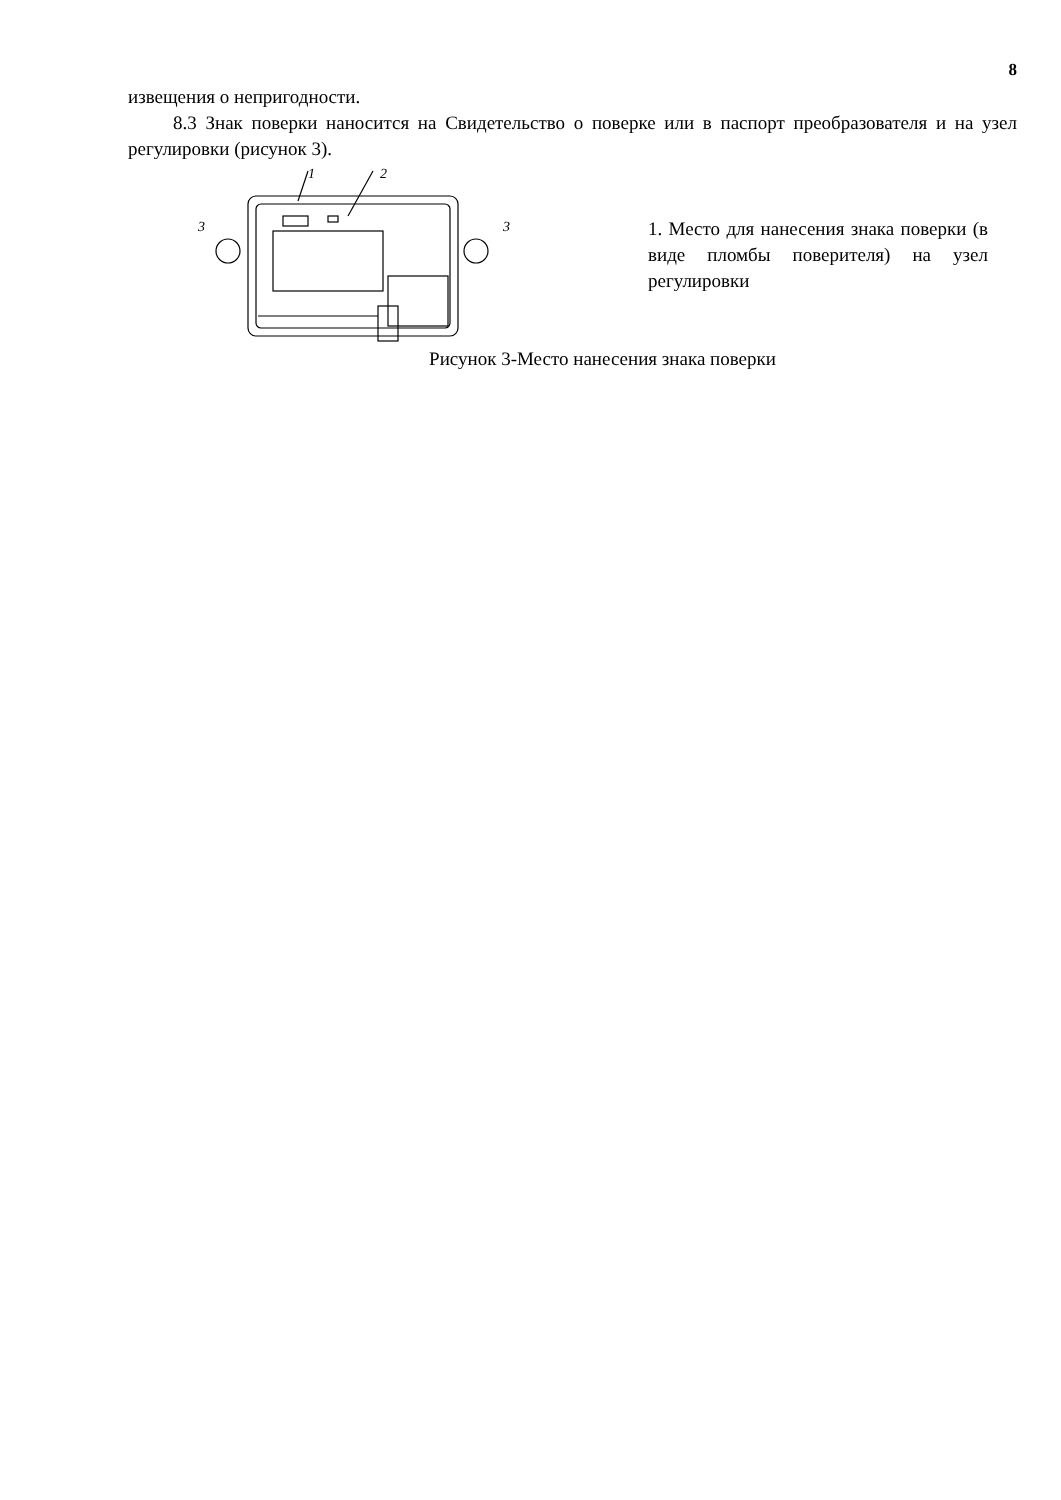8
извещения о непригодности.
8.3 Знак поверки наносится на Свидетельство о поверке или в паспорт преобразователя и на узел регулировки (рисунок 3).
1
2
3
3
1. Место для нанесения знака поверки (в виде пломбы поверителя) на узел регулировки
Рисунок 3-Место нанесения знака поверки